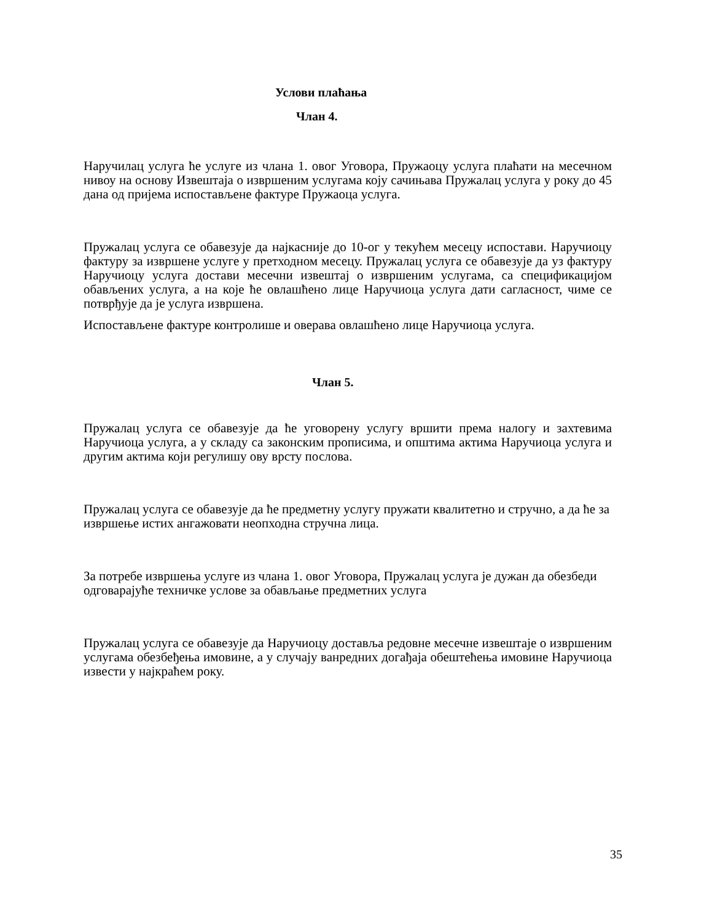Услови плаћања
Члан 4.
Наручилац услуга ће услуге из члана 1. овог Уговора, Пружаоцу услуга плаћати на месечном нивоу на основу Извештаја о извршеним услугама коју сачињава Пружалац услуга у року до 45 дана од пријема испостављене фактуре Пружаоца услуга.
Пружалац услуга се обавезује да најкасније до 10-ог у текућем месецу испостави. Наручиоцу фактуру за извршене услуге у претходном месецу. Пружалац услуга се обавезује да уз фактуру Наручиоцу услуга достави месечни извештај о извршеним услугама, са спецификацијом обављених услуга, а на које ће овлашћено лице Наручиоца услуга дати сагласност, чиме се потврђује да је услуга извршена.
Испостављене фактуре контролише и оверава овлашћено лице Наручиоца услуга.
Члан 5.
Пружалац услуга се обавезује да ће уговорену услугу вршити према налогу и захтевима Наручиоца услуга, а у складу са законским прописима, и општима актима Наручиоца услуга и другим актима који регулишу ову врсту послова.
Пружалац услуга се обавезује да ће предметну услугу пружати квалитетно и стручно, а да ће за извршење истих ангажовати неопходна стручна лица.
За потребе извршења услуге из члана 1. овог Уговора, Пружалац услуга је дужан да обезбеди одговарајуће техничке услове за обављање предметних услуга
Пружалац услуга се обавезује да Наручиоцу доставља редовне месечне извештаје о извршеним услугама обезбеђења имовине, а у случају ванредних догађаја обештећења имовине Наручиоца извести у најкраћем року.
35